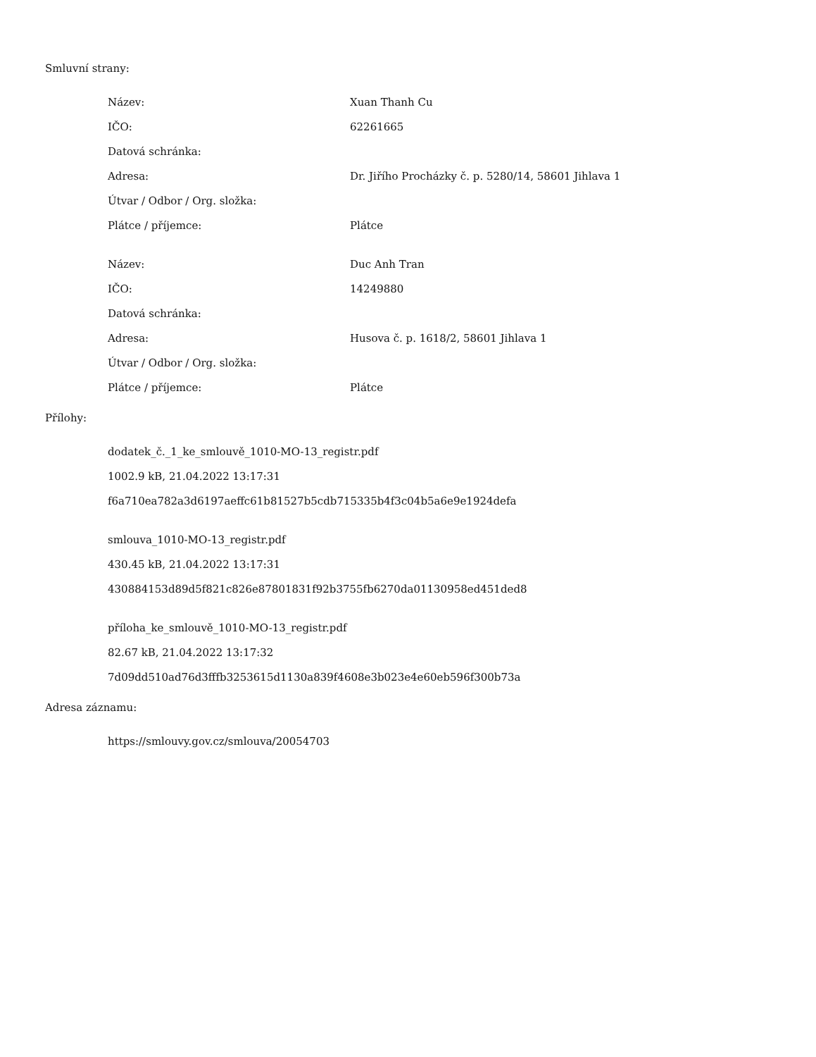Smluvní strany:
| Název: | Xuan Thanh Cu |
| IČO: | 62261665 |
| Datová schránka: | |
| Adresa: | Dr. Jiřího Procházky č. p. 5280/14, 58601 Jihlava 1 |
| Útvar / Odbor / Org. složka: | |
| Plátce / příjemce: | Plátce |
| Název: | Duc Anh Tran |
| IČO: | 14249880 |
| Datová schránka: | |
| Adresa: | Husova č. p. 1618/2, 58601 Jihlava 1 |
| Útvar / Odbor / Org. složka: | |
| Plátce / příjemce: | Plátce |
Přílohy:
dodatek_č._1_ke_smlouvě_1010-MO-13_registr.pdf
1002.9 kB, 21.04.2022 13:17:31
f6a710ea782a3d6197aeffc61b81527b5cdb715335b4f3c04b5a6e9e1924defa
smlouva_1010-MO-13_registr.pdf
430.45 kB, 21.04.2022 13:17:31
430884153d89d5f821c826e87801831f92b3755fb6270da01130958ed451ded8
příloha_ke_smlouvě_1010-MO-13_registr.pdf
82.67 kB, 21.04.2022 13:17:32
7d09dd510ad76d3fffb3253615d1130a839f4608e3b023e4e60eb596f300b73a
Adresa záznamu:
https://smlouvy.gov.cz/smlouva/20054703